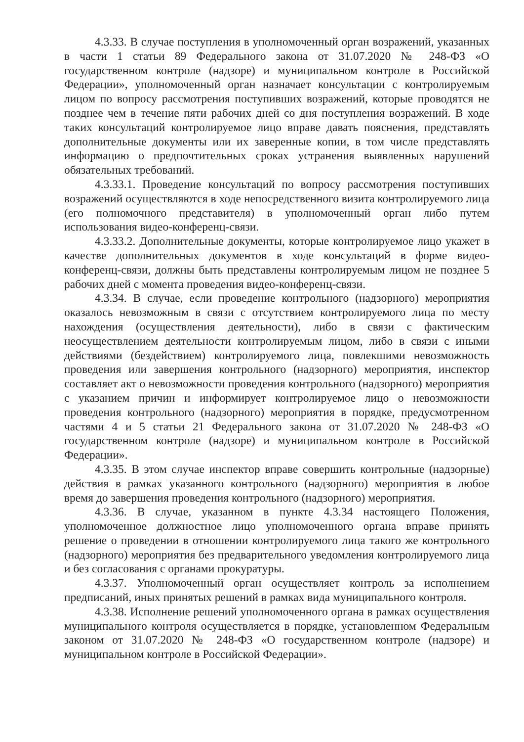4.3.33. В случае поступления в уполномоченный орган возражений, указанных в части 1 статьи 89 Федерального закона от 31.07.2020 № 248-ФЗ «О государственном контроле (надзоре) и муниципальном контроле в Российской Федерации», уполномоченный орган назначает консультации с контролируемым лицом по вопросу рассмотрения поступивших возражений, которые проводятся не позднее чем в течение пяти рабочих дней со дня поступления возражений. В ходе таких консультаций контролируемое лицо вправе давать пояснения, представлять дополнительные документы или их заверенные копии, в том числе представлять информацию о предпочтительных сроках устранения выявленных нарушений обязательных требований.
4.3.33.1. Проведение консультаций по вопросу рассмотрения поступивших возражений осуществляются в ходе непосредственного визита контролируемого лица (его полномочного представителя) в уполномоченный орган либо путем использования видео-конференц-связи.
4.3.33.2. Дополнительные документы, которые контролируемое лицо укажет в качестве дополнительных документов в ходе консультаций в форме видео-конференц-связи, должны быть представлены контролируемым лицом не позднее 5 рабочих дней с момента проведения видео-конференц-связи.
4.3.34. В случае, если проведение контрольного (надзорного) мероприятия оказалось невозможным в связи с отсутствием контролируемого лица по месту нахождения (осуществления деятельности), либо в связи с фактическим неосуществлением деятельности контролируемым лицом, либо в связи с иными действиями (бездействием) контролируемого лица, повлекшими невозможность проведения или завершения контрольного (надзорного) мероприятия, инспектор составляет акт о невозможности проведения контрольного (надзорного) мероприятия с указанием причин и информирует контролируемое лицо о невозможности проведения контрольного (надзорного) мероприятия в порядке, предусмотренном частями 4 и 5 статьи 21 Федерального закона от 31.07.2020 № 248-ФЗ «О государственном контроле (надзоре) и муниципальном контроле в Российской Федерации».
4.3.35. В этом случае инспектор вправе совершить контрольные (надзорные) действия в рамках указанного контрольного (надзорного) мероприятия в любое время до завершения проведения контрольного (надзорного) мероприятия.
4.3.36. В случае, указанном в пункте 4.3.34 настоящего Положения, уполномоченное должностное лицо уполномоченного органа вправе принять решение о проведении в отношении контролируемого лица такого же контрольного (надзорного) мероприятия без предварительного уведомления контролируемого лица и без согласования с органами прокуратуры.
4.3.37. Уполномоченный орган осуществляет контроль за исполнением предписаний, иных принятых решений в рамках вида муниципального контроля.
4.3.38. Исполнение решений уполномоченного органа в рамках осуществления муниципального контроля осуществляется в порядке, установленном Федеральным законом от 31.07.2020 № 248-ФЗ «О государственном контроле (надзоре) и муниципальном контроле в Российской Федерации».